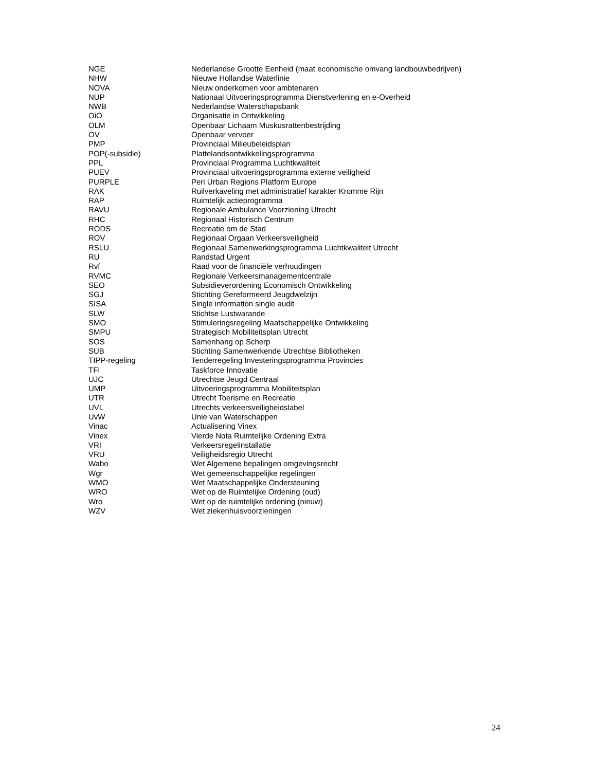| NGE | Nederlandse Grootte Eenheid (maat economische omvang landbouwbedrijven) |
| NHW | Nieuwe Hollandse Waterlinie |
| NOVA | Nieuw onderkomen voor ambtenaren |
| NUP | Nationaal Uitvoeringsprogramma Dienstverlening en e-Overheid |
| NWB | Nederlandse Waterschapsbank |
| OiO | Organisatie in Ontwikkeling |
| OLM | Openbaar Lichaam Muskusrattenbestrijding |
| OV | Openbaar vervoer |
| PMP | Provinciaal Milieubeleidsplan |
| POP(-subsidie) | Plattelandsontwikkelingsprogramma |
| PPL | Provinciaal Programma Luchtkwaliteit |
| PUEV | Provinciaal uitvoeringsprogramma externe veiligheid |
| PURPLE | Peri Urban Regions Platform Europe |
| RAK | Ruilverkaveling met administratief karakter Kromme Rijn |
| RAP | Ruimtelijk actieprogramma |
| RAVU | Regionale Ambulance Voorziening Utrecht |
| RHC | Regionaal Historisch Centrum |
| RODS | Recreatie om de Stad |
| ROV | Regionaal Orgaan Verkeersveiligheid |
| RSLU | Regionaal Samenwerkingsprogramma Luchtkwaliteit Utrecht |
| RU | Randstad Urgent |
| Rvf | Raad voor de financiële verhoudingen |
| RVMC | Regionale Verkeersmanagementcentrale |
| SEO | Subsidieverordening Economisch Ontwikkeling |
| SGJ | Stichting Gereformeerd Jeugdwelzijn |
| SISA | Single information single audit |
| SLW | Stichtse Lustwarande |
| SMO | Stimuleringsregeling Maatschappelijke Ontwikkeling |
| SMPU | Strategisch Mobiliteitsplan Utrecht |
| SOS | Samenhang op Scherp |
| SUB | Stichting Samenwerkende Utrechtse Bibliotheken |
| TIPP-regeling | Tenderregeling Investeringsprogramma Provincies |
| TFI | Taskforce Innovatie |
| UJC | Utrechtse Jeugd Centraal |
| UMP | Uitvoeringsprogramma Mobiliteitsplan |
| UTR | Utrecht Toerisme en Recreatie |
| UVL | Utrechts verkeersveiligheidslabel |
| UvW | Unie van Waterschappen |
| Vinac | Actualisering Vinex |
| Vinex | Vierde Nota Ruimtelijke Ordening Extra |
| VRI | Verkeersregelinstallatie |
| VRU | Veiligheidsregio Utrecht |
| Wabo | Wet Algemene bepalingen omgevingsrecht |
| Wgr | Wet gemeenschappelijke regelingen |
| WMO | Wet Maatschappelijke Ondersteuning |
| WRO | Wet op de Ruimtelijke Ordening (oud) |
| Wro | Wet op de ruimtelijke ordening (nieuw) |
| WZV | Wet ziekenhuisvoorzieningen |
24